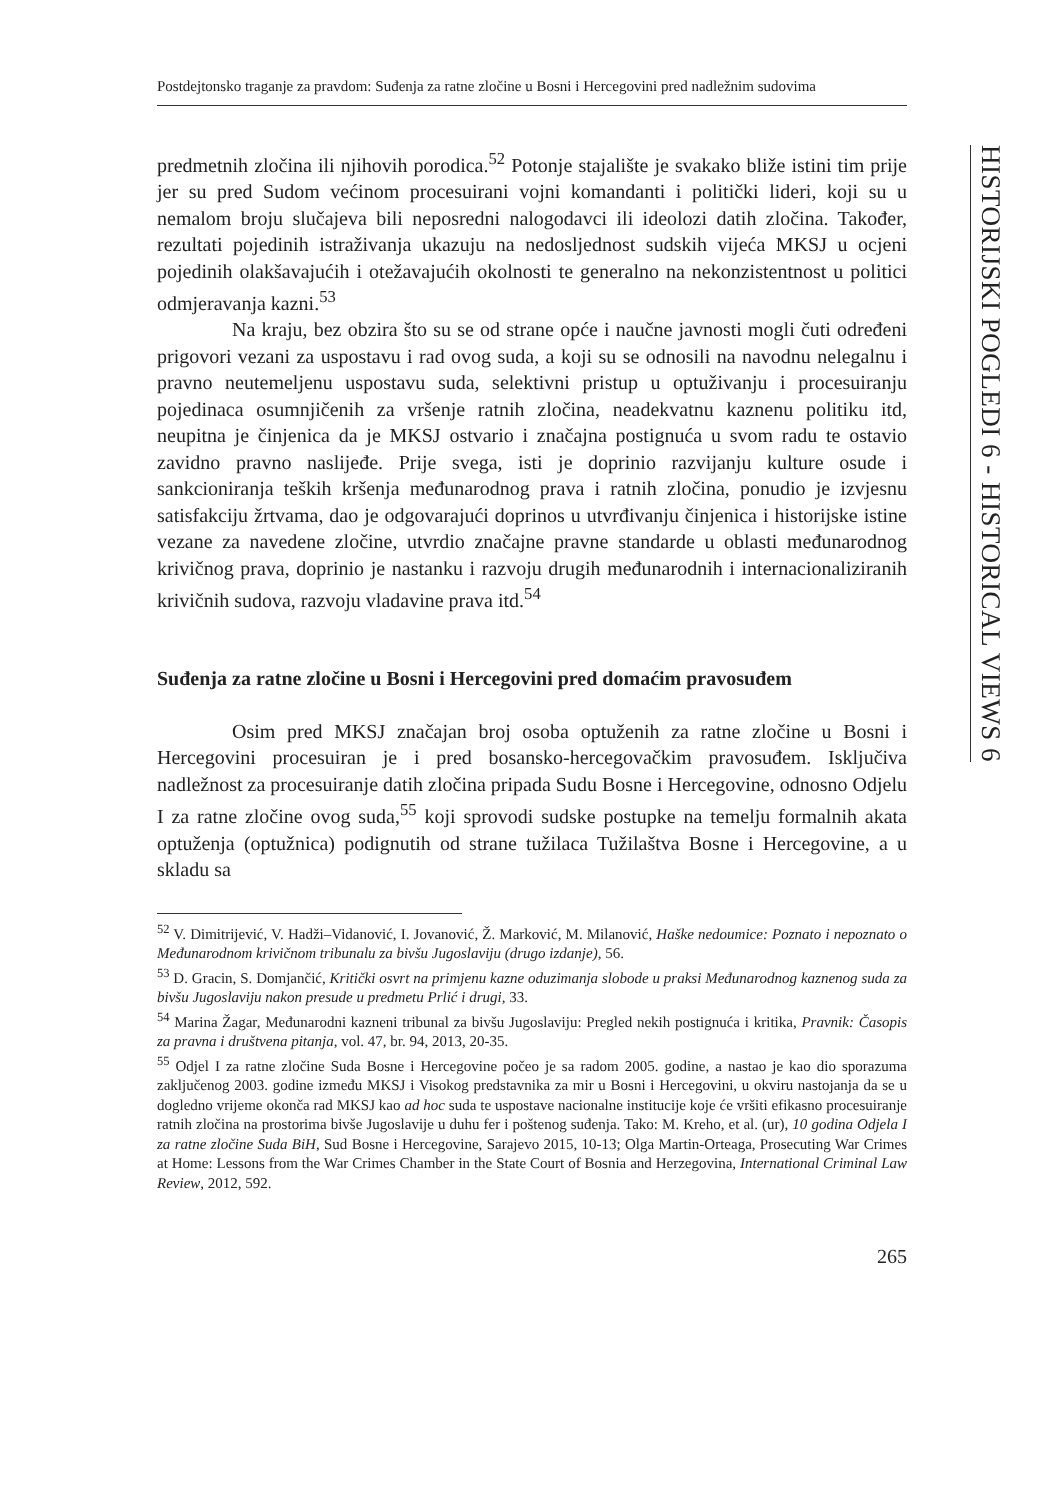Postdejtonsko traganje za pravdom: Suđenja za ratne zločine u Bosni i Hercegovini pred nadležnim sudovima
predmetnih zločina ili njihovih porodica.<sup>52</sup> Potonje stajalište je svakako bliže istini tim prije jer su pred Sudom većinom procesuirani vojni komandanti i politički lideri, koji su u nemalom broju slučajeva bili neposredni nalogodavci ili ideolozi datih zločina. Također, rezultati pojedinih istraživanja ukazuju na nedosljednost sudskih vijeća MKSJ u ocjeni pojedinih olakšavajućih i otežavajućih okolnosti te generalno na nekonzistentnost u politici odmjeravanja kazni.<sup>53</sup>
Na kraju, bez obzira što su se od strane opće i naučne javnosti mogli čuti određeni prigovori vezani za uspostavu i rad ovog suda, a koji su se odnosili na navodnu nelegalnu i pravno neutemeljenu uspostavu suda, selektivni pristup u optuživanju i procesuiranju pojedinaca osumnjičenih za vršenje ratnih zločina, neadekvatnu kaznenu politiku itd, neupitna je činjenica da je MKSJ ostvario i značajna postignuća u svom radu te ostavio zavidno pravno naslijeđe. Prije svega, isti je doprinio razvijanju kulture osude i sankcioniranja teških kršenja međunarodnog prava i ratnih zločina, ponudio je izvjesnu satisfakciju žrtvama, dao je odgovarajući doprinos u utvrđivanju činjenica i historijske istine vezane za navedene zločine, utvrdio značajne pravne standarde u oblasti međunarodnog krivičnog prava, doprinio je nastanku i razvoju drugih međunarodnih i internacionaliziranih krivičnih sudova, razvoju vladavine prava itd.<sup>54</sup>
Suđenja za ratne zločine u Bosni i Hercegovini pred domaćim pravosuđem
Osim pred MKSJ značajan broj osoba optuženih za ratne zločine u Bosni i Hercegovini procesuiran je i pred bosansko-hercegovačkim pravosuđem. Isključiva nadležnost za procesuiranje datih zločina pripada Sudu Bosne i Hercegovine, odnosno Odjelu I za ratne zločine ovog suda,<sup>55</sup> koji sprovodi sudske postupke na temelju formalnih akata optuženja (optužnica) podignutih od strane tužilaca Tužilaštva Bosne i Hercegovine, a u skladu sa
<sup>52</sup> V. Dimitrijević, V. Hadži–Vidanović, I. Jovanović, Ž. Marković, M. Milanović, Haške nedoumice: Poznato i nepoznato o Međunarodnom krivičnom tribunalu za bivšu Jugoslaviju (drugo izdanje), 56.
<sup>53</sup> D. Gracin, S. Domjančić, Kritički osvrt na primjenu kazne oduzimanja slobode u praksi Međunarodnog kaznenog suda za bivšu Jugoslaviju nakon presude u predmetu Prlić i drugi, 33.
<sup>54</sup> Marina Žagar, Međunarodni kazneni tribunal za bivšu Jugoslaviju: Pregled nekih postignuća i kritika, Pravnik: Časopis za pravna i društvena pitanja, vol. 47, br. 94, 2013, 20-35.
<sup>55</sup> Odjel I za ratne zločine Suda Bosne i Hercegovine počeo je sa radom 2005. godine, a nastao je kao dio sporazuma zaključenog 2003. godine između MKSJ i Visokog predstavnika za mir u Bosni i Hercegovini, u okviru nastojanja da se u dogledno vrijeme okonča rad MKSJ kao ad hoc suda te uspostave nacionalne institucije koje će vršiti efikasno procesuiranje ratnih zločina na prostorima bivše Jugoslavije u duhu fer i poštenog suđenja. Tako: M. Kreho, et al. (ur), 10 godina Odjela I za ratne zločine Suda BiH, Sud Bosne i Hercegovine, Sarajevo 2015, 10-13; Olga Martin-Orteaga, Prosecuting War Crimes at Home: Lessons from the War Crimes Chamber in the State Court of Bosnia and Herzegovina, International Criminal Law Review, 2012, 592.
265
HISTORIJSKI POGLEDI 6 - HISTORICAL VIEWS 6